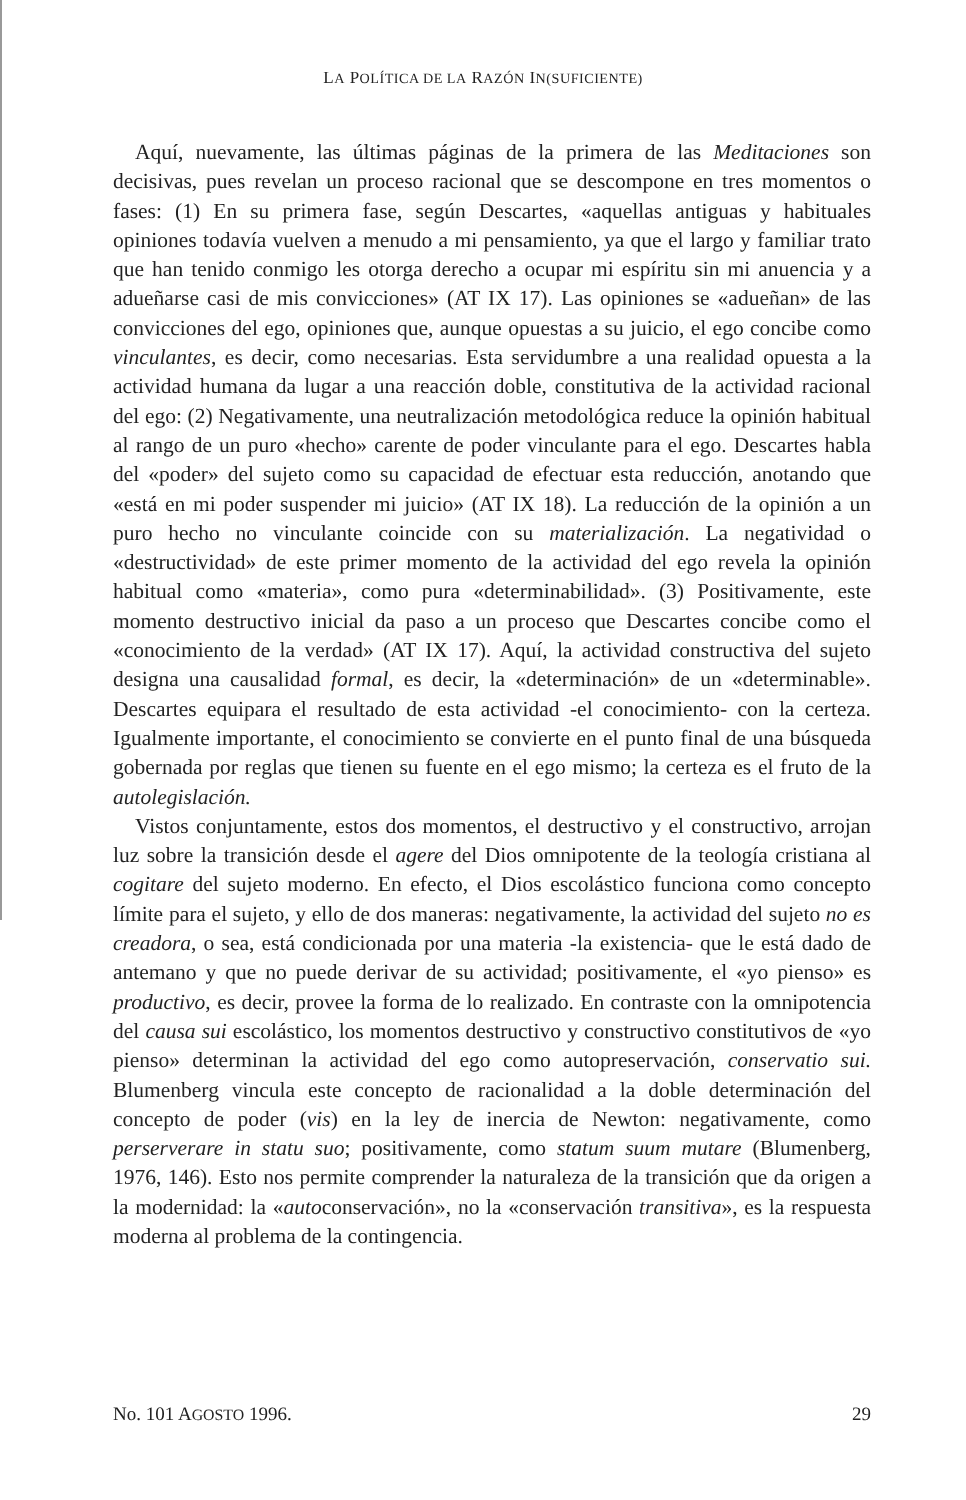LA POLÍTICA DE LA RAZÓN IN(SUFICIENTE)
Aquí, nuevamente, las últimas páginas de la primera de las Meditaciones son decisivas, pues revelan un proceso racional que se descompone en tres momentos o fases: (1) En su primera fase, según Descartes, «aquellas antiguas y habituales opiniones todavía vuelven a menudo a mi pensamiento, ya que el largo y familiar trato que han tenido conmigo les otorga derecho a ocupar mi espíritu sin mi anuencia y a adueñarse casi de mis convicciones» (AT IX 17). Las opiniones se «adueñan» de las convicciones del ego, opiniones que, aunque opuestas a su juicio, el ego concibe como vinculantes, es decir, como necesarias. Esta servidumbre a una realidad opuesta a la actividad humana da lugar a una reacción doble, constitutiva de la actividad racional del ego: (2) Negativamente, una neutralización metodológica reduce la opinión habitual al rango de un puro «hecho» carente de poder vinculante para el ego. Descartes habla del «poder» del sujeto como su capacidad de efectuar esta reducción, anotando que «está en mi poder suspender mi juicio» (AT IX 18). La reducción de la opinión a un puro hecho no vinculante coincide con su materialización. La negatividad o «destructividad» de este primer momento de la actividad del ego revela la opinión habitual como «materia», como pura «determinabilidad». (3) Positivamente, este momento destructivo inicial da paso a un proceso que Descartes concibe como el «conocimiento de la verdad» (AT IX 17). Aquí, la actividad constructiva del sujeto designa una causalidad formal, es decir, la «determinación» de un «determinable». Descartes equipara el resultado de esta actividad -el conocimiento- con la certeza. Igualmente importante, el conocimiento se convierte en el punto final de una búsqueda gobernada por reglas que tienen su fuente en el ego mismo; la certeza es el fruto de la autolegislación.
Vistos conjuntamente, estos dos momentos, el destructivo y el constructivo, arrojan luz sobre la transición desde el agere del Dios omnipotente de la teología cristiana al cogitare del sujeto moderno. En efecto, el Dios escolástico funciona como concepto límite para el sujeto, y ello de dos maneras: negativamente, la actividad del sujeto no es creadora, o sea, está condicionada por una materia -la existencia- que le está dado de antemano y que no puede derivar de su actividad; positivamente, el «yo pienso» es productivo, es decir, provee la forma de lo realizado. En contraste con la omnipotencia del causa sui escolástico, los momentos destructivo y constructivo constitutivos de «yo pienso» determinan la actividad del ego como autopreservación, conservatio sui. Blumenberg vincula este concepto de racionalidad a la doble determinación del concepto de poder (vis) en la ley de inercia de Newton: negativamente, como perserverare in statu suo; positivamente, como statum suum mutare (Blumenberg, 1976, 146). Esto nos permite comprender la naturaleza de la transición que da origen a la modernidad: la «autoconservación», no la «conservación transitiva», es la respuesta moderna al problema de la contingencia.
No. 101 AGOSTO 1996. 29